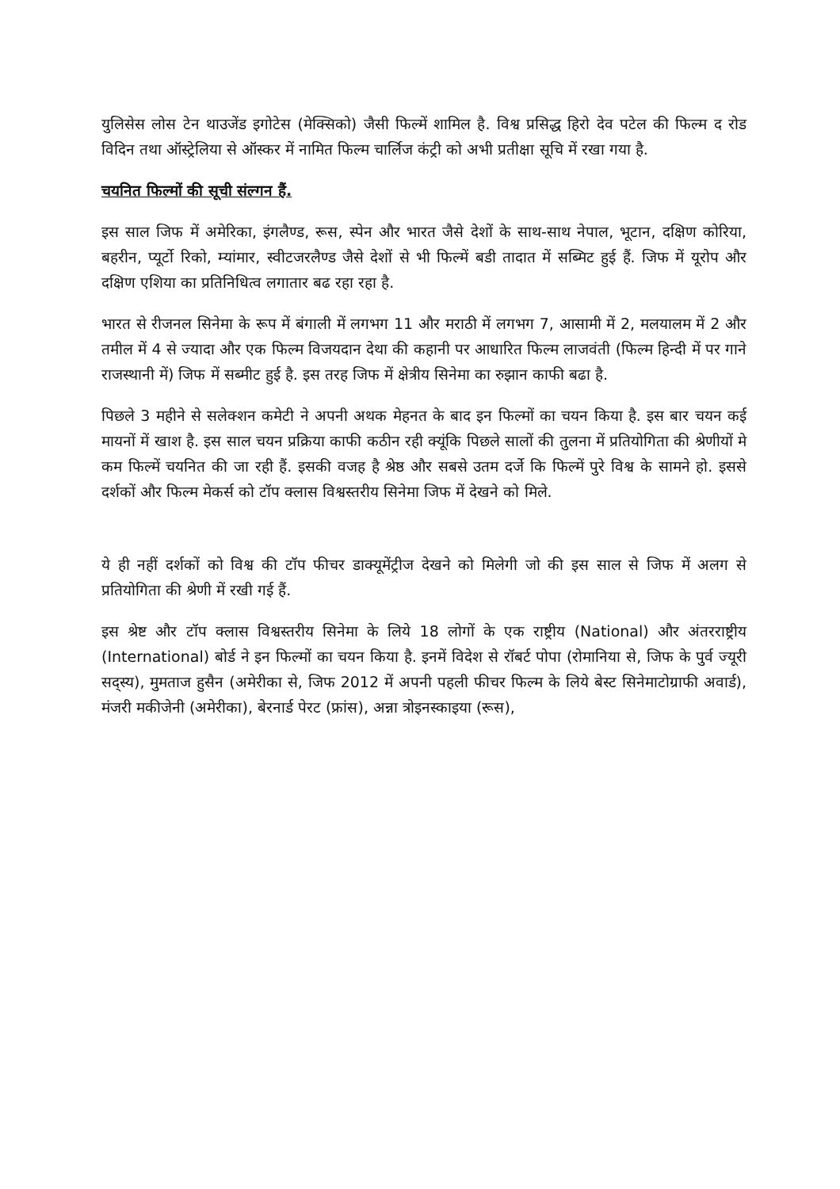युलिसेस लोस टेन थाउजेंड इगोटेस (मेक्सिको) जैसी फिल्में शामिल है. विश्व प्रसिद्ध हिरो देव पटेल की फिल्म द रोड विदिन तथा ऑस्ट्रेलिया से ऑस्कर में नामित फिल्म चार्लिज कंट्री को अभी प्रतीक्षा सूचि में रखा गया है.
चयनित फिल्मों की सूची संल्गन हैं.
इस साल जिफ में अमेरिका, इंगलैण्ड, रूस, स्पेन और भारत जैसे देशों के साथ-साथ नेपाल, भूटान, दक्षिण कोरिया, बहरीन, प्यूर्टो रिको, म्यांमार, स्वीटजरलैण्ड जैसे देशों से भी फिल्में बडी तादात में सब्मिट हुई हैं. जिफ में यूरोप और दक्षिण एशिया का प्रतिनिधित्व लगातार बढ रहा रहा है.
भारत से रीजनल सिनेमा के रूप में बंगाली में लगभग 11 और मराठी में लगभग 7, आसामी में 2, मलयालम में 2 और तमील में 4 से ज्यादा और एक फिल्म विजयदान देथा की कहानी पर आधारित फिल्म लाजवंती (फिल्म हिन्दी में पर गाने राजस्थानी में) जिफ में सब्मीट हुई है. इस तरह जिफ में क्षेत्रीय सिनेमा का रुझान काफी बढा है.
पिछले 3 महीने से सलेक्शन कमेटी ने अपनी अथक मेहनत के बाद इन फिल्मों का चयन किया है. इस बार चयन कई मायनों में खाश है. इस साल चयन प्रक्रिया काफी कठीन रही क्यूंकि पिछले सालों की तुलना में प्रतियोगिता की श्रेणीयों मे कम फिल्में चयनित की जा रही हैं. इसकी वजह है श्रेष्ठ और सबसे उतम दर्जे कि फिल्में पुरे विश्व के सामने हो. इससे दर्शकों और फिल्म मेकर्स को टॉप क्लास विश्वस्तरीय सिनेमा जिफ में देखने को मिले.
ये ही नहीं दर्शकों को विश्व की टॉप फीचर डाक्यूमेंट्रीज देखने को मिलेगी जो की इस साल से जिफ में अलग से प्रतियोगिता की श्रेणी में रखी गई हैं.
इस श्रेष्ट और टॉप क्लास विश्वस्तरीय सिनेमा के लिये 18 लोगों के एक राष्ट्रीय (National) और अंतरराष्ट्रीय (International) बोर्ड ने इन फिल्मों का चयन किया है. इनमें विदेश से रॉबर्ट पोपा (रोमानिया से, जिफ के पुर्व ज्यूरी सद्स्य), मुमताज हुसैन (अमेरीका से, जिफ 2012 में अपनी पहली फीचर फिल्म के लिये बेस्ट सिनेमाटोग्राफी अवार्ड), मंजरी मकीजेनी (अमेरीका), बेरनार्ड पेरट (फ्रांस), अन्ना त्रोइनस्काइया (रूस),